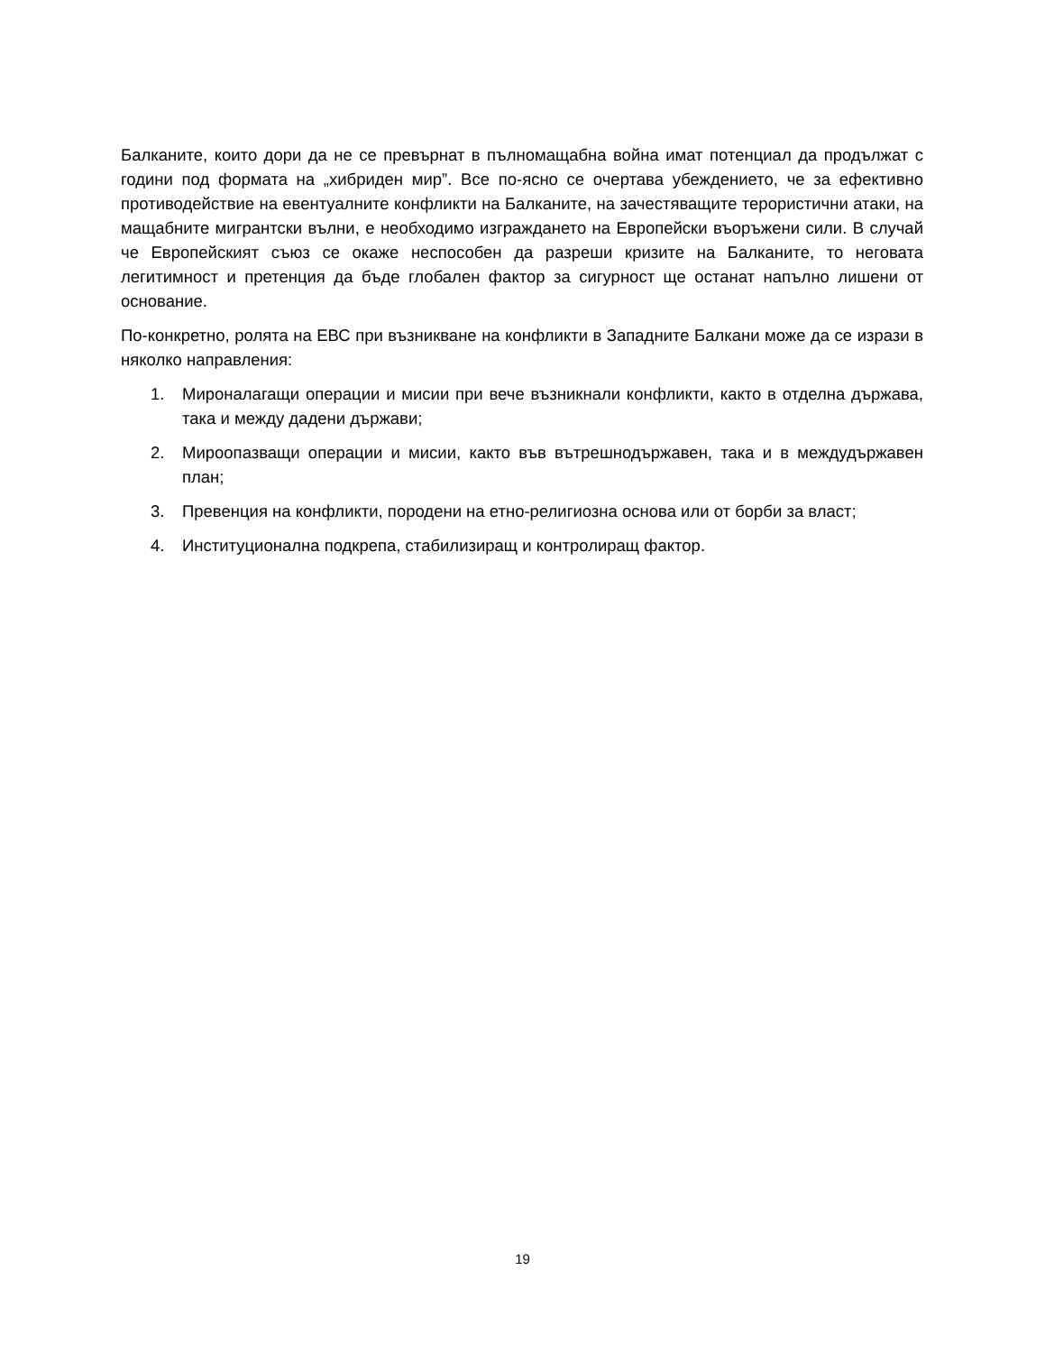Балканите, които дори да не се превърнат в пълномащабна война имат потенциал да продължат с години под формата на „хибриден мир”. Все по-ясно се очертава убеждението, че за ефективно противодействие на евентуалните конфликти на Балканите, на зачестяващите терористични атаки, на мащабните мигрантски вълни, е необходимо изграждането на Европейски въоръжени сили. В случай че Европейският съюз се окаже неспособен да разреши кризите на Балканите, то неговата легитимност и претенция да бъде глобален фактор за сигурност ще останат напълно лишени от основание.
По-конкретно, ролята на ЕВС при възникване на конфликти в Западните Балкани може да се изрази в няколко направления:
1. Мироналагащи операции и мисии при вече възникнали конфликти, както в отделна държава, така и между дадени държави;
2. Мироопазващи операции и мисии, както във вътрешнодържавен, така и в междудържавен план;
3. Превенция на конфликти, породени на етно-религиозна основа или от борби за власт;
4. Институционална подкрепа, стабилизиращ и контролиращ фактор.
19